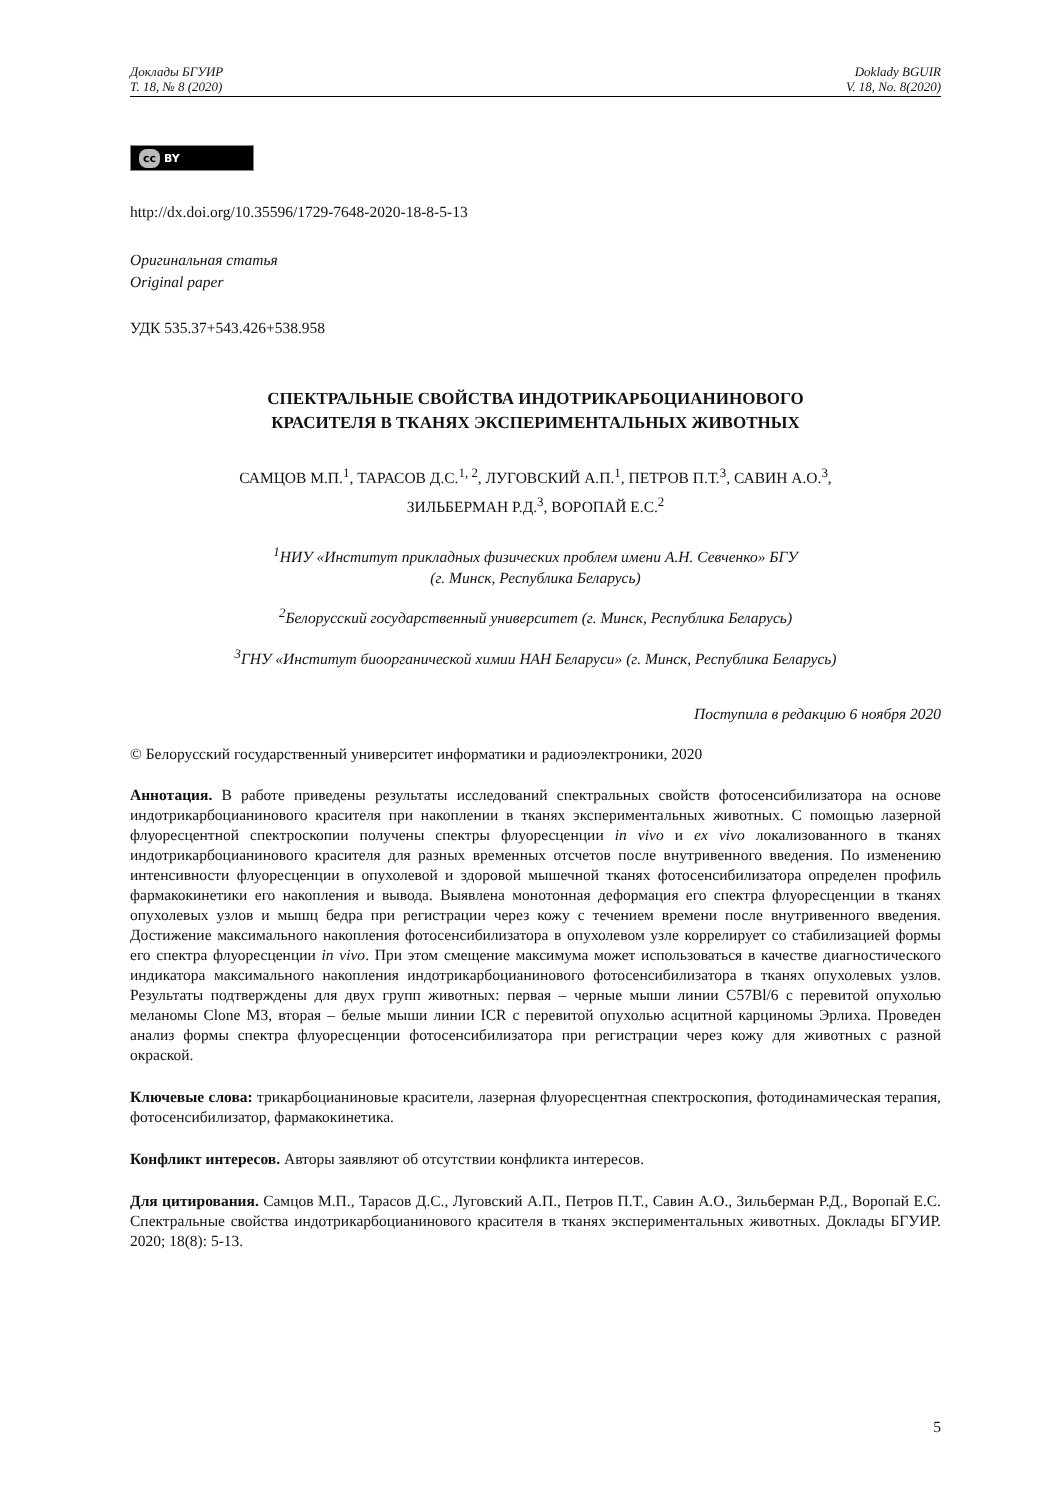Доклады БГУИР
Т. 18, № 8 (2020)
Doklady BGUIR
V. 18, No. 8(2020)
cc BY
http://dx.doi.org/10.35596/1729-7648-2020-18-8-5-13
Оригинальная статья
Original paper
УДК 535.37+543.426+538.958
СПЕКТРАЛЬНЫЕ СВОЙСТВА ИНДОТРИКАРБОЦИАНИНОВОГО
КРАСИТЕЛЯ В ТКАНЯХ ЭКСПЕРИМЕНТАЛЬНЫХ ЖИВОТНЫХ
САМЦОВ М.П.<sup>1</sup>, ТАРАСОВ Д.С.<sup>1, 2</sup>, ЛУГОВСКИЙ А.П.<sup>1</sup>, ПЕТРОВ П.Т.<sup>3</sup>, САВИН А.О.<sup>3</sup>,
ЗИЛЬБЕРМАН Р.Д.<sup>3</sup>, ВОРОПАЙ Е.С.<sup>2</sup>
<sup>1</sup> НИУ «Институт прикладных физических проблем имени А.Н. Севченко» БГУ
(г. Минск, Республика Беларусь)
<sup>2</sup> Белорусский государственный университет (г. Минск, Республика Беларусь)
<sup>3</sup> ГНУ «Институт биоорганической химии НАН Беларуси» (г. Минск, Республика Беларусь)
Поступила в редакцию 6 ноября 2020
© Белорусский государственный университет информатики и радиоэлектроники, 2020
Аннотация. В работе приведены результаты исследований спектральных свойств фотосенсибилизатора на основе индотрикарбоцианинового красителя при накоплении в тканях экспериментальных животных. С помощью лазерной флуоресцентной спектроскопии получены спектры флуоресценции in vivo и ex vivo локализованного в тканях индотрикарбоцианинового красителя для разных временных отсчетов после внутривенного введения. По изменению интенсивности флуоресценции в опухолевой и здоровой мышечной тканях фотосенсибилизатора определен профиль фармакокинетики его накопления и вывода. Выявлена монотонная деформация его спектра флуоресценции в тканях опухолевых узлов и мышц бедра при регистрации через кожу с течением времени после внутривенного введения. Достижение максимального накопления фотосенсибилизатора в опухолевом узле коррелирует со стабилизацией формы его спектра флуоресценции in vivo. При этом смещение максимума может использоваться в качестве диагностического индикатора максимального накопления индотрикарбоцианинового фотосенсибилизатора в тканях опухолевых узлов. Результаты подтверждены для двух групп животных: первая – черные мыши линии C57Bl/6 с перевитой опухолью меланомы Clone M3, вторая – белые мыши линии ICR с перевитой опухолью асцитной карциномы Эрлиха. Проведен анализ формы спектра флуоресценции фотосенсибилизатора при регистрации через кожу для животных с разной окраской.
Ключевые слова: трикарбоцианиновые красители, лазерная флуоресцентная спектроскопия, фотодинамическая терапия, фотосенсибилизатор, фармакокинетика.
Конфликт интересов. Авторы заявляют об отсутствии конфликта интересов.
Для цитирования. Самцов М.П., Тарасов Д.С., Луговский А.П., Петров П.Т., Савин А.О., Зильберман Р.Д., Воропай Е.С. Спектральные свойства индотрикарбоцианинового красителя в тканях экспериментальных животных. Доклады БГУИР. 2020; 18(8): 5-13.
5